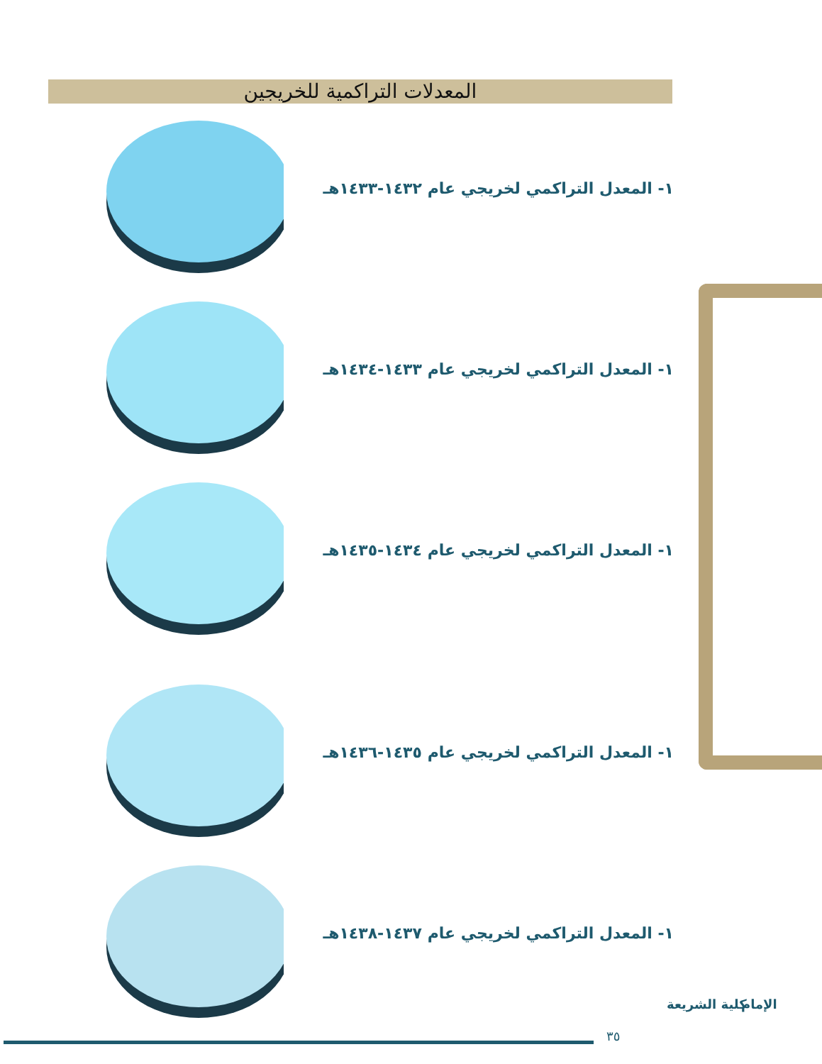المعدلات التراكمية للخريجين
١- المعدل التراكمي لخريجي عام ١٤٣٢-١٤٣٣هـ
١- المعدل التراكمي لخريجي عام ١٤٣٣-١٤٣٤هـ
١- المعدل التراكمي لخريجي عام ١٤٣٤-١٤٣٥هـ
١- المعدل التراكمي لخريجي عام ١٤٣٥-١٤٣٦هـ
١- المعدل التراكمي لخريجي عام ١٤٣٧-١٤٣٨هـ
٣٥
كلية الشريعة الإمام